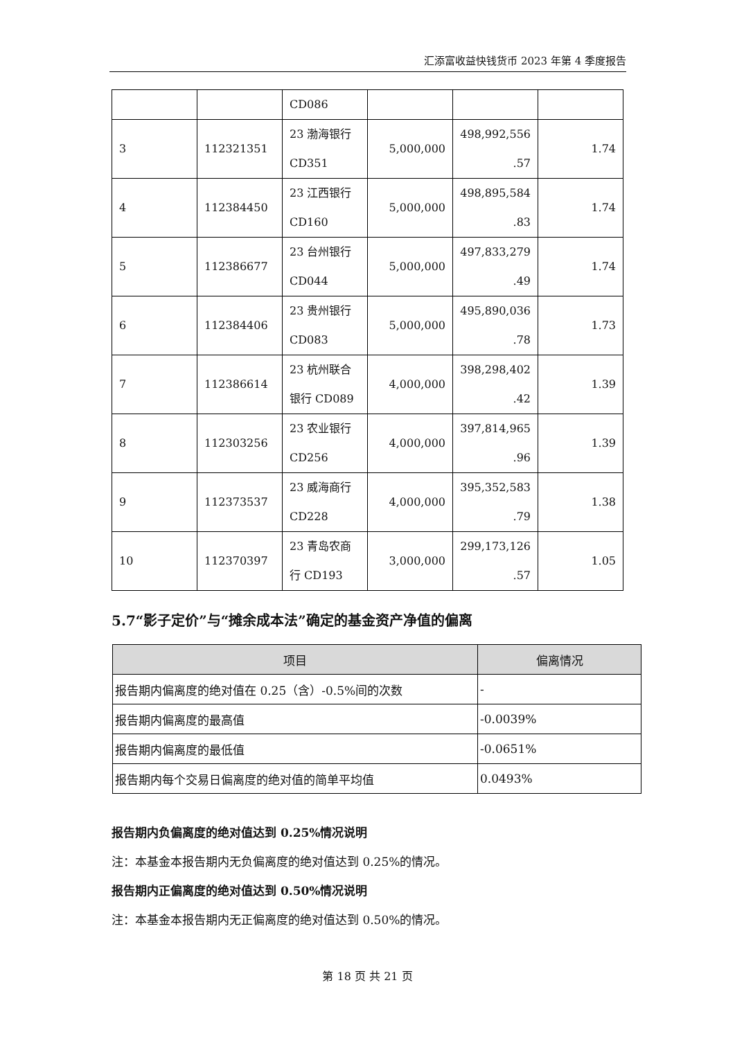汇添富收益快钱货币 2023 年第 4 季度报告
| | | CD086 | | | |
| 3 | 112321351 | 23 渤海银行 CD351 | 5,000,000 | 498,992,556 .57 | 1.74 |
| 4 | 112384450 | 23 江西银行 CD160 | 5,000,000 | 498,895,584 .83 | 1.74 |
| 5 | 112386677 | 23 台州银行 CD044 | 5,000,000 | 497,833,279 .49 | 1.74 |
| 6 | 112384406 | 23 贵州银行 CD083 | 5,000,000 | 495,890,036 .78 | 1.73 |
| 7 | 112386614 | 23 杭州联合银行 CD089 | 4,000,000 | 398,298,402 .42 | 1.39 |
| 8 | 112303256 | 23 农业银行 CD256 | 4,000,000 | 397,814,965 .96 | 1.39 |
| 9 | 112373537 | 23 威海商行 CD228 | 4,000,000 | 395,352,583 .79 | 1.38 |
| 10 | 112370397 | 23 青岛农商行 CD193 | 3,000,000 | 299,173,126 .57 | 1.05 |
5.7“影子定价”与“摊余成本法”确定的基金资产净值的偏离
| 项目 | 偏离情况 |
| --- | --- |
| 报告期内偏离度的绝对值在 0.25（含）-0.5%间的次数 | - |
| 报告期内偏离度的最高值 | -0.0039% |
| 报告期内偏离度的最低值 | -0.0651% |
| 报告期内每个交易日偏离度的绝对值的简单平均值 | 0.0493% |
报告期内负偏离度的绝对值达到 0.25%情况说明
注：本基金本报告期内无负偏离度的绝对值达到 0.25%的情况。
报告期内正偏离度的绝对值达到 0.50%情况说明
注：本基金本报告期内无正偏离度的绝对值达到 0.50%的情况。
第 18 页 共 21 页